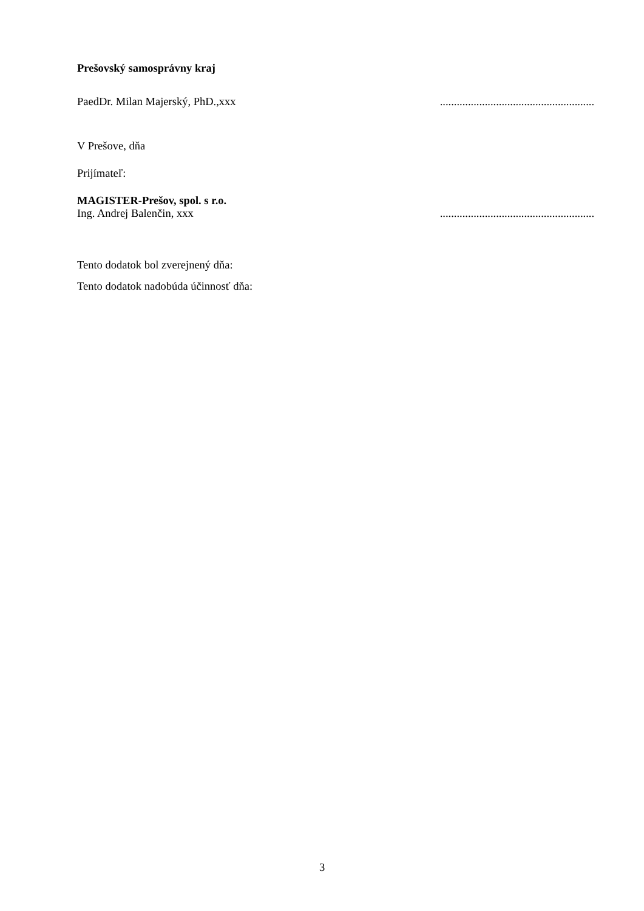Prešovský samosprávny kraj
PaedDr. Milan Majerský, PhD.,xxx.......................................................
V Prešove, dňa
Prijímateľ:
MAGISTER-Prešov, spol. s r.o.
Ing. Andrej Balenčin, xxx.......................................................
Tento dodatok bol zverejnený dňa:
Tento dodatok nadobúda účinnosť dňa:
3